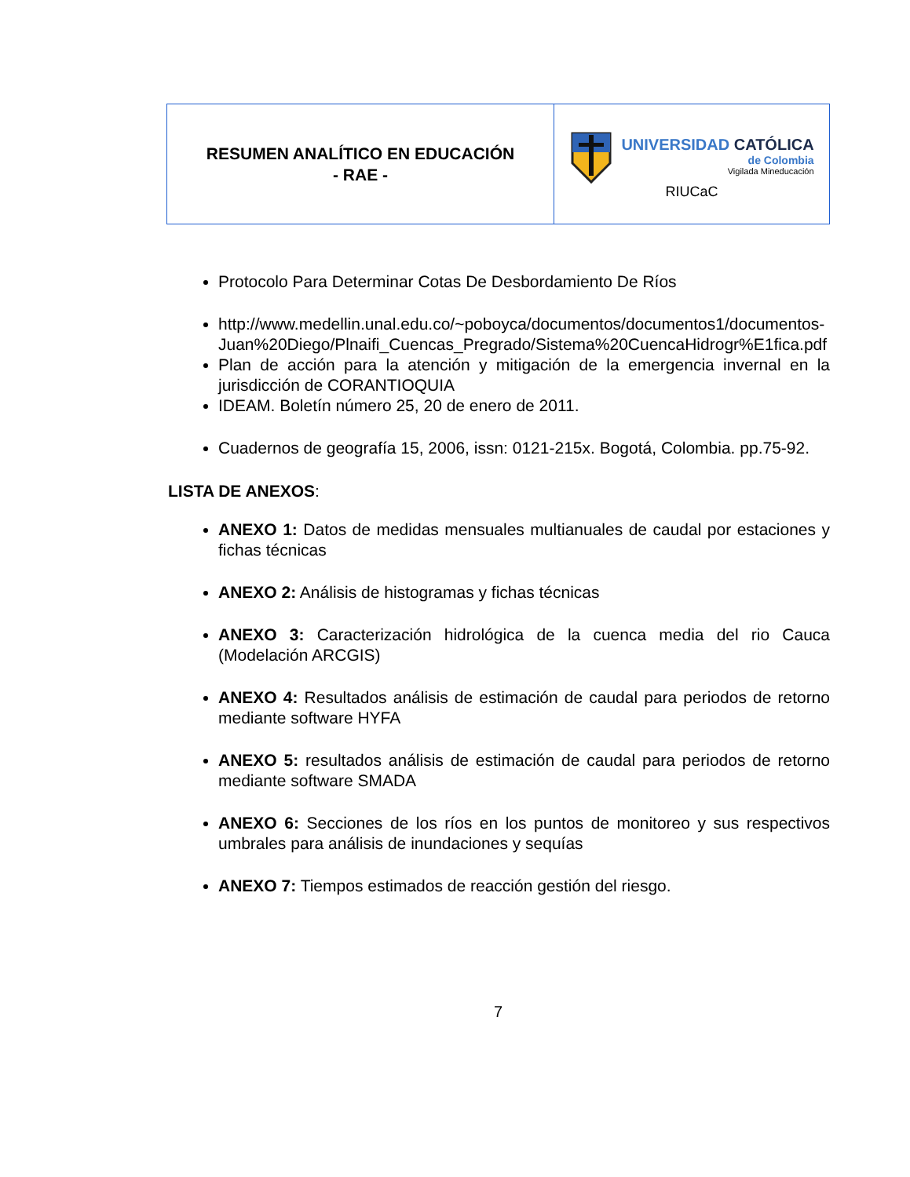| RESUMEN ANALÍTICO EN EDUCACIÓN - RAE - | UNIVERSIDAD CATÓLICA de Colombia Vigilada Mineducación RIUCaC |
Protocolo Para Determinar Cotas De Desbordamiento De Ríos
http://www.medellin.unal.edu.co/~poboyca/documentos/documentos1/documentos-Juan%20Diego/Plnaifi_Cuencas_Pregrado/Sistema%20CuencaHidrogr%E1fica.pdf
Plan de acción para la atención y mitigación de la emergencia invernal en la jurisdicción de CORANTIOQUIA
IDEAM. Boletín número 25, 20 de enero de 2011.
Cuadernos de geografía 15, 2006, issn: 0121-215x. Bogotá, Colombia. pp.75-92.
LISTA DE ANEXOS:
ANEXO 1: Datos de medidas mensuales multianuales de caudal por estaciones y fichas técnicas
ANEXO 2: Análisis de histogramas y fichas técnicas
ANEXO 3: Caracterización hidrológica de la cuenca media del rio Cauca (Modelación ARCGIS)
ANEXO 4: Resultados análisis de estimación de caudal para periodos de retorno mediante software HYFA
ANEXO 5: resultados análisis de estimación de caudal para periodos de retorno mediante software SMADA
ANEXO 6: Secciones de los ríos en los puntos de monitoreo y sus respectivos umbrales para análisis de inundaciones y sequías
ANEXO 7: Tiempos estimados de reacción gestión del riesgo.
7